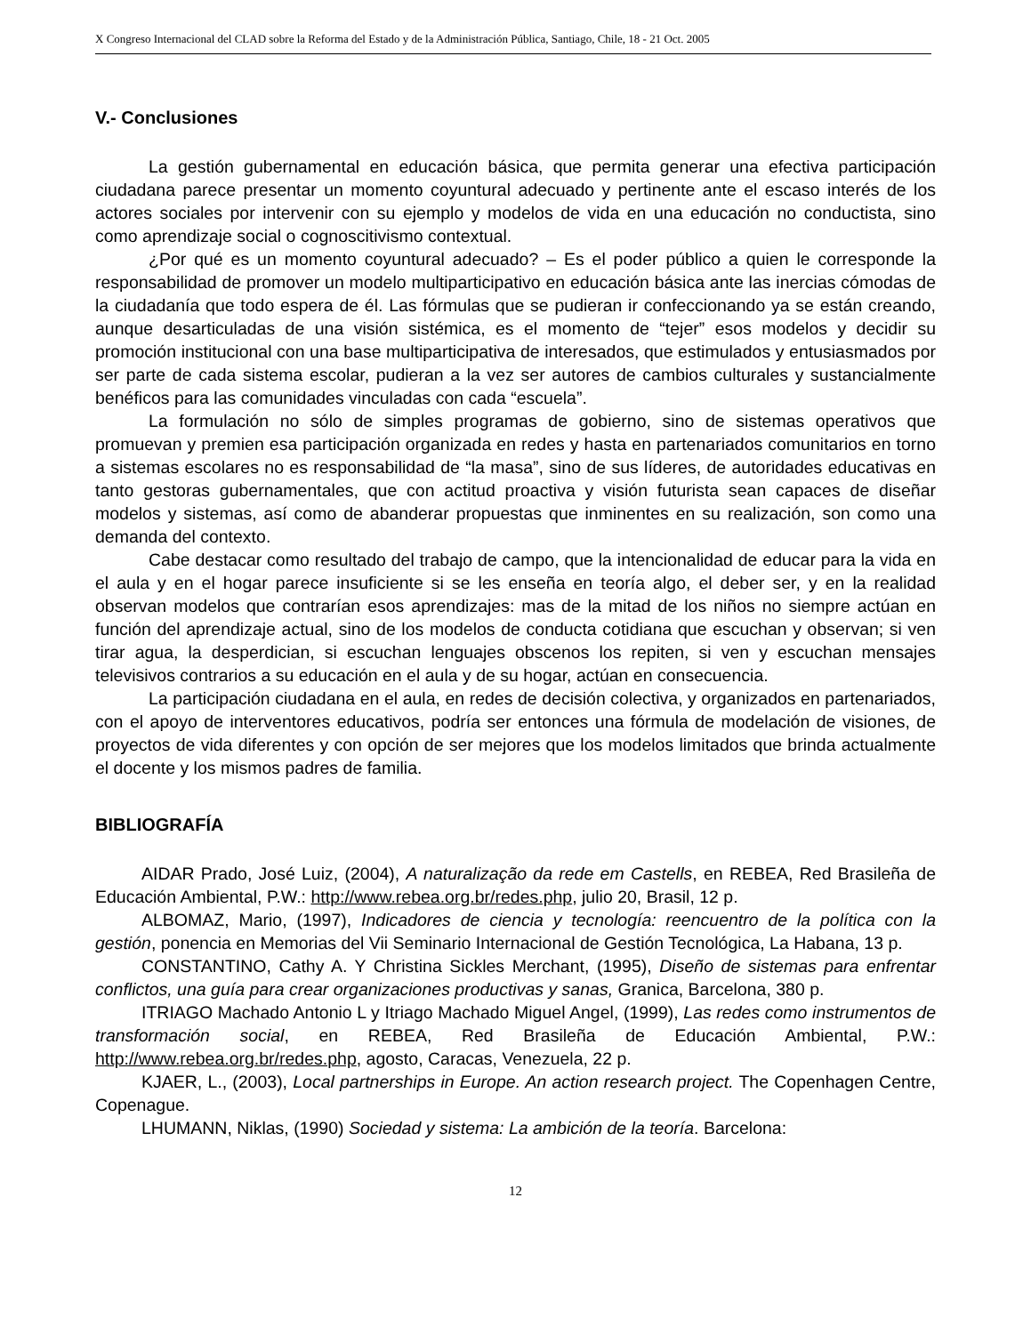X Congreso Internacional del CLAD sobre la Reforma del Estado y de la Administración Pública, Santiago, Chile, 18 - 21 Oct. 2005
V.- Conclusiones
La gestión gubernamental en educación básica, que permita generar una efectiva participación ciudadana parece presentar un momento coyuntural adecuado y pertinente ante el escaso interés de los actores sociales por intervenir con su ejemplo y modelos de vida en una educación no conductista, sino como aprendizaje social o cognoscitivismo contextual.
¿Por qué es un momento coyuntural adecuado? – Es el poder público a quien le corresponde la responsabilidad de promover un modelo multiparticipativo en educación básica ante las inercias cómodas de la ciudadanía que todo espera de él. Las fórmulas que se pudieran ir confeccionando ya se están creando, aunque desarticuladas de una visión sistémica, es el momento de “tejer” esos modelos y decidir su promoción institucional con una base multiparticipativa de interesados, que estimulados y entusiasmados por ser parte de cada sistema escolar, pudieran a la vez ser autores de cambios culturales y sustancialmente benéficos para las comunidades vinculadas con cada “escuela”.
La formulación no sólo de simples programas de gobierno, sino de sistemas operativos que promuevan y premien esa participación organizada en redes y hasta en partenariados comunitarios en torno a sistemas escolares no es responsabilidad de “la masa”, sino de sus líderes, de autoridades educativas en tanto gestoras gubernamentales, que con actitud proactiva y visión futurista sean capaces de diseñar modelos y sistemas, así como de abanderar propuestas que inminentes en su realización, son como una demanda del contexto.
Cabe destacar como resultado del trabajo de campo, que la intencionalidad de educar para la vida en el aula y en el hogar parece insuficiente si se les enseña en teoría algo, el deber ser, y en la realidad observan modelos que contrarían esos aprendizajes: mas de la mitad de los niños no siempre actúan en función del aprendizaje actual, sino de los modelos de conducta cotidiana que escuchan y observan; si ven tirar agua, la desperdician, si escuchan lenguajes obscenos los repiten, si ven y escuchan mensajes televisivos contrarios a su educación en el aula y de su hogar, actúan en consecuencia.
La participación ciudadana en el aula, en redes de decisión colectiva, y organizados en partenariados, con el apoyo de interventores educativos, podría ser entonces una fórmula de modelación de visiones, de proyectos de vida diferentes y con opción de ser mejores que los modelos limitados que brinda actualmente el docente y los mismos padres de familia.
BIBLIOGRAFÍA
AIDAR Prado, José Luiz, (2004), A naturalização da rede em Castells, en REBEA, Red Brasileña de Educación Ambiental, P.W.: http://www.rebea.org.br/redes.php, julio 20, Brasil, 12 p.
ALBOMAZ, Mario, (1997), Indicadores de ciencia y tecnología: reencuentro de la política con la gestión, ponencia en Memorias del Vii Seminario Internacional de Gestión Tecnológica, La Habana, 13 p.
CONSTANTINO, Cathy A. Y Christina Sickles Merchant, (1995), Diseño de sistemas para enfrentar conflictos, una guía para crear organizaciones productivas y sanas, Granica, Barcelona, 380 p.
ITRIAGO Machado Antonio L y Itriago Machado Miguel Angel, (1999), Las redes como instrumentos de transformación social, en REBEA, Red Brasileña de Educación Ambiental, P.W.: http://www.rebea.org.br/redes.php, agosto, Caracas, Venezuela, 22 p.
KJAER, L., (2003), Local partnerships in Europe. An action research project. The Copenhagen Centre, Copenague.
LHUMANN, Niklas, (1990) Sociedad y sistema: La ambición de la teoría. Barcelona:
12